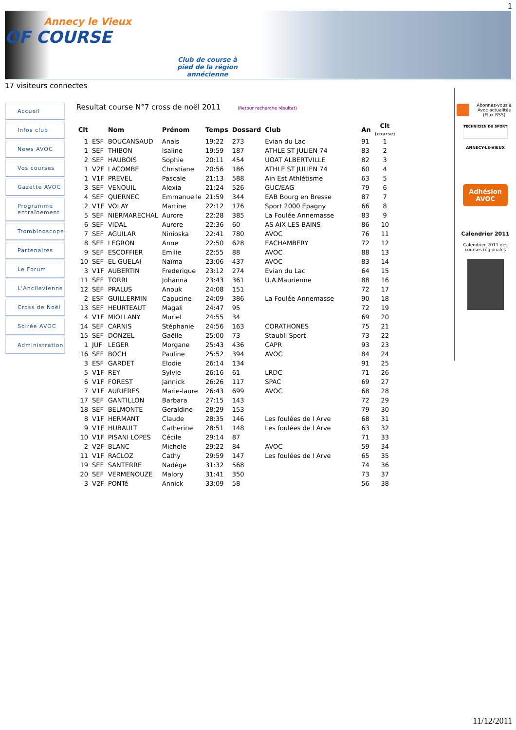1
Annecy le Vieux
OF COURSE
Club de course à
pied de la région
annécienne
17 visiteurs connectes
Accueil
Infos club
News AVOC
Vos courses
Gazette AVOC
Programme
entraînement
Trombinoscope
Partenaires
Le Forum
L'Ancilevienne
Cross de Noël
Soirée AVOC
Administration
Resultat course N°7 cross de noël 2011 (Retour recherche résultat)
| Clt | | Nom | Prénom | Temps | Dossard | Club | An | Clt (course) |
| --- | --- | --- | --- | --- | --- | --- | --- | --- |
| 1 | ESF | BOUCANSAUD | Anais | 19:22 | 273 | Evian du Lac | 91 | 1 |
| 1 | SEF | THIBON | Isaline | 19:59 | 187 | ATHLE ST JULIEN 74 | 83 | 2 |
| 2 | SEF | HAUBOIS | Sophie | 20:11 | 454 | UOAT ALBERTVILLE | 82 | 3 |
| 1 | V2F | LACOMBE | Christiane | 20:56 | 186 | ATHLE ST JULIEN 74 | 60 | 4 |
| 1 | V1F | PREVEL | Pascale | 21:13 | 588 | Ain Est Athlétisme | 63 | 5 |
| 3 | SEF | VENOUIL | Alexia | 21:24 | 526 | GUC/EAG | 79 | 6 |
| 4 | SEF | QUERNEC | Emmanuelle | 21:59 | 344 | EAB Bourg en Bresse | 87 | 7 |
| 2 | V1F | VOLAY | Martine | 22:12 | 176 | Sport 2000 Epagny | 66 | 8 |
| 5 | SEF | NIERMARECHAL | Aurore | 22:28 | 385 | La Foulée Annemasse | 83 | 9 |
| 6 | SEF | VIDAL | Aurore | 22:36 | 60 | AS AIX-LES-BAINS | 86 | 10 |
| 7 | SEF | AGUILAR | Ninioska | 22:41 | 780 | AVOC | 76 | 11 |
| 8 | SEF | LEGRON | Anne | 22:50 | 628 | EACHAMBERY | 72 | 12 |
| 9 | SEF | ESCOFFIER | Emilie | 22:55 | 88 | AVOC | 88 | 13 |
| 10 | SEF | EL-GUELAI | Naïma | 23:06 | 437 | AVOC | 83 | 14 |
| 3 | V1F | AUBERTIN | Frederique | 23:12 | 274 | Evian du Lac | 64 | 15 |
| 11 | SEF | TORRI | Johanna | 23:43 | 361 | U.A.Maurienne | 88 | 16 |
| 12 | SEF | PRALUS | Anouk | 24:08 | 151 | | 72 | 17 |
| 2 | ESF | GUILLERMIN | Capucine | 24:09 | 386 | La Foulée Annemasse | 90 | 18 |
| 13 | SEF | HEURTEAUT | Magali | 24:47 | 95 | | 72 | 19 |
| 4 | V1F | MIOLLANY | Muriel | 24:55 | 34 | | 69 | 20 |
| 14 | SEF | CARNIS | Stéphanie | 24:56 | 163 | CORATHONES | 75 | 21 |
| 15 | SEF | DONZEL | Gaëlle | 25:00 | 73 | Staubli Sport | 73 | 22 |
| 1 | JUF | LEGER | Morgane | 25:43 | 436 | CAPR | 93 | 23 |
| 16 | SEF | BOCH | Pauline | 25:52 | 394 | AVOC | 84 | 24 |
| 3 | ESF | GARDET | Elodie | 26:14 | 134 | | 91 | 25 |
| 5 | V1F | REY | Sylvie | 26:16 | 61 | LRDC | 71 | 26 |
| 6 | V1F | FOREST | Jannick | 26:26 | 117 | SPAC | 69 | 27 |
| 7 | V1F | AURIERES | Marie-laure | 26:43 | 699 | AVOC | 68 | 28 |
| 17 | SEF | GANTILLON | Barbara | 27:15 | 143 | | 72 | 29 |
| 18 | SEF | BELMONTE | Geraldine | 28:29 | 153 | | 79 | 30 |
| 8 | V1F | HERMANT | Claude | 28:35 | 146 | Les foulées de l Arve | 68 | 31 |
| 9 | V1F | HUBAULT | Catherine | 28:51 | 148 | Les foulées de l Arve | 63 | 32 |
| 10 | V1F | PISANI LOPES | Cécile | 29:14 | 87 | | 71 | 33 |
| 2 | V2F | BLANC | Michele | 29:22 | 84 | AVOC | 59 | 34 |
| 11 | V1F | RACLOZ | Cathy | 29:59 | 147 | Les foulées de l Arve | 65 | 35 |
| 19 | SEF | SANTERRE | Nadège | 31:32 | 568 | | 74 | 36 |
| 20 | SEF | VERMENOUZE | Malory | 31:41 | 350 | | 73 | 37 |
| 3 | V2F | PONTé | Annick | 33:09 | 58 | | 56 | 38 |
Abonnez-vous à Avoc actualités (Flux RSS)
TECHNICIEN DU SPORT
ANNECY-LE-VIEUX
Adhésion
AVOC
Calendrier 2011
Calendrier 2011 des courses régionales
11/12/2011